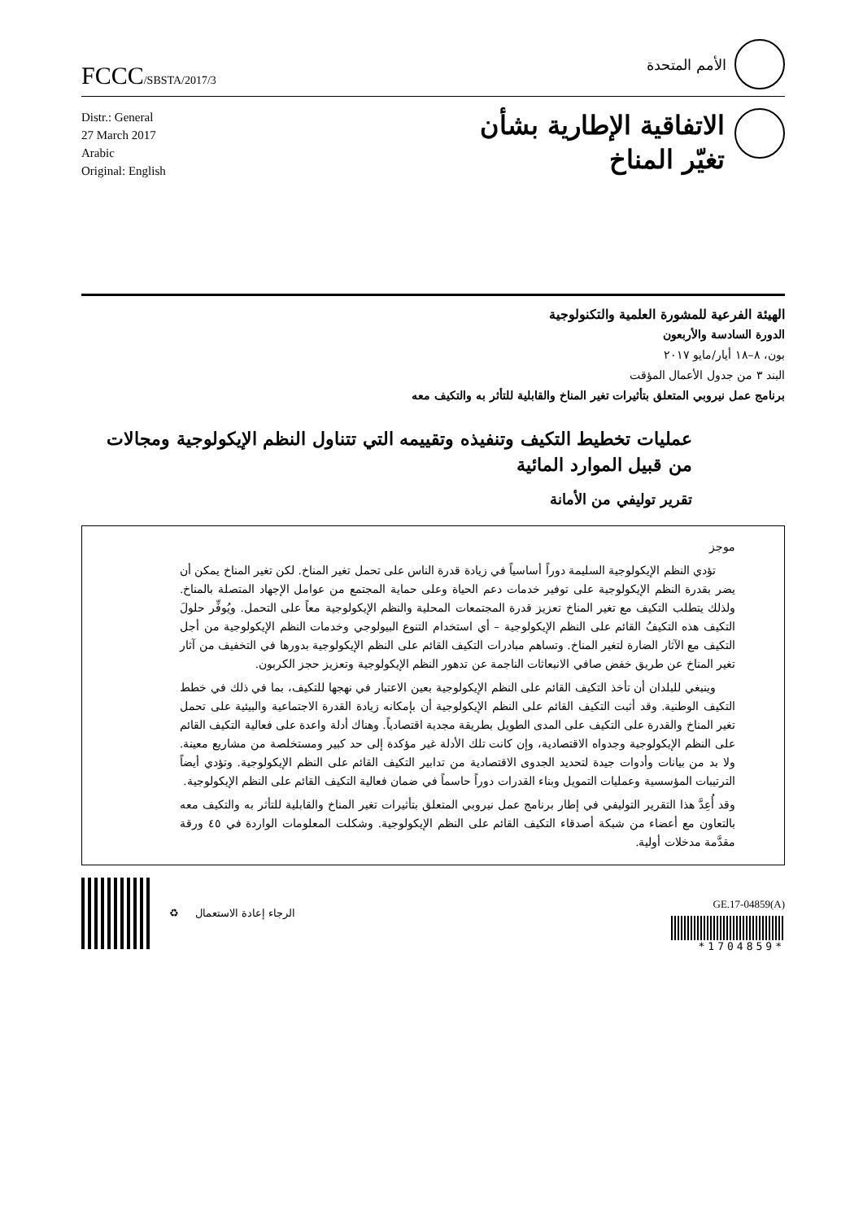FCCC/SBSTA/2017/3
الأمم المتحدة
Distr.: General
27 March 2017
Arabic
Original: English
الاتفاقية الإطارية بشأن
تغيّر المناخ
الهيئة الفرعية للمشورة العلمية والتكنولوجية
الدورة السادسة والأربعون
بون، ٨–١٨ أيار/مايو ٢٠١٧
البند ٣ من جدول الأعمال المؤقت
برنامج عمل نيروبي المتعلق بتأثيرات تغير المناخ والقابلية للتأثر به والتكيف معه
عمليات تخطيط التكيف وتنفيذه وتقييمه التي تتناول النظم الإيكولوجية ومجالات من قبيل الموارد المائية
تقرير توليفي من الأمانة
موجز
تؤدي النظم الإيكولوجية السليمة دوراً أساسياً في زيادة قدرة الناس على تحمل تغير المناخ. لكن تغير المناخ يمكن أن يضر بقدرة النظم الإيكولوجية على توفير خدمات دعم الحياة وعلى حماية المجتمع من عوامل الإجهاد المتصلة بالمناخ. ولذلك يتطلب التكيف مع تغير المناخ تعزيز قدرة المجتمعات المحلية والنظم الإيكولوجية معاً على التحمل. ويُوفِّر حلولَ التكيف هذه التكيفُ القائم على النظم الإيكولوجية – أي استخدام التنوع البيولوجي وخدمات النظم الإيكولوجية من أجل التكيف مع الآثار الضارة لتغير المناخ. وتساهم مبادرات التكيف القائم على النظم الإيكولوجية بدورها في التخفيف من آثار تغير المناخ عن طريق خفض صافي الانبعاثات الناجمة عن تدهور النظم الإيكولوجية وتعزيز حجز الكربون.
وينبغي للبلدان أن تأخذ التكيف القائم على النظم الإيكولوجية بعين الاعتبار في نهجها للتكيف، بما في ذلك في خطط التكيف الوطنية. وقد أثبت التكيف القائم على النظم الإيكولوجية أن بإمكانه زيادة القدرة الاجتماعية والبيئية على تحمل تغير المناخ والقدرة على التكيف على المدى الطويل بطريقة مجدية اقتصادياً. وهناك أدلة واعدة على فعالية التكيف القائم على النظم الإيكولوجية وجدواه الاقتصادية، وإن كانت تلك الأدلة غير مؤكدة إلى حد كبير ومستخلصة من مشاريع معينة. ولا بد من بيانات وأدوات جيدة لتحديد الجدوى الاقتصادية من تدابير التكيف القائم على النظم الإيكولوجية. وتؤدي أيضاً الترتيبات المؤسسية وعمليات التمويل وبناء القدرات دوراً حاسماً في ضمان فعالية التكيف القائم على النظم الإيكولوجية.
وقد أُعِدَّ هذا التقرير التوليفي في إطار برنامج عمل نيروبي المتعلق بتأثيرات تغير المناخ والقابلية للتأثر به والتكيف معه بالتعاون مع أعضاء من شبكة أصدقاء التكيف القائم على النظم الإيكولوجية. وشكلت المعلومات الواردة في ٤٥ ورقة مقدَّمة مدخلات أولية.
♻ الرجاء إعادة الاستعمال
GE.17-04859(A)
*1704859*